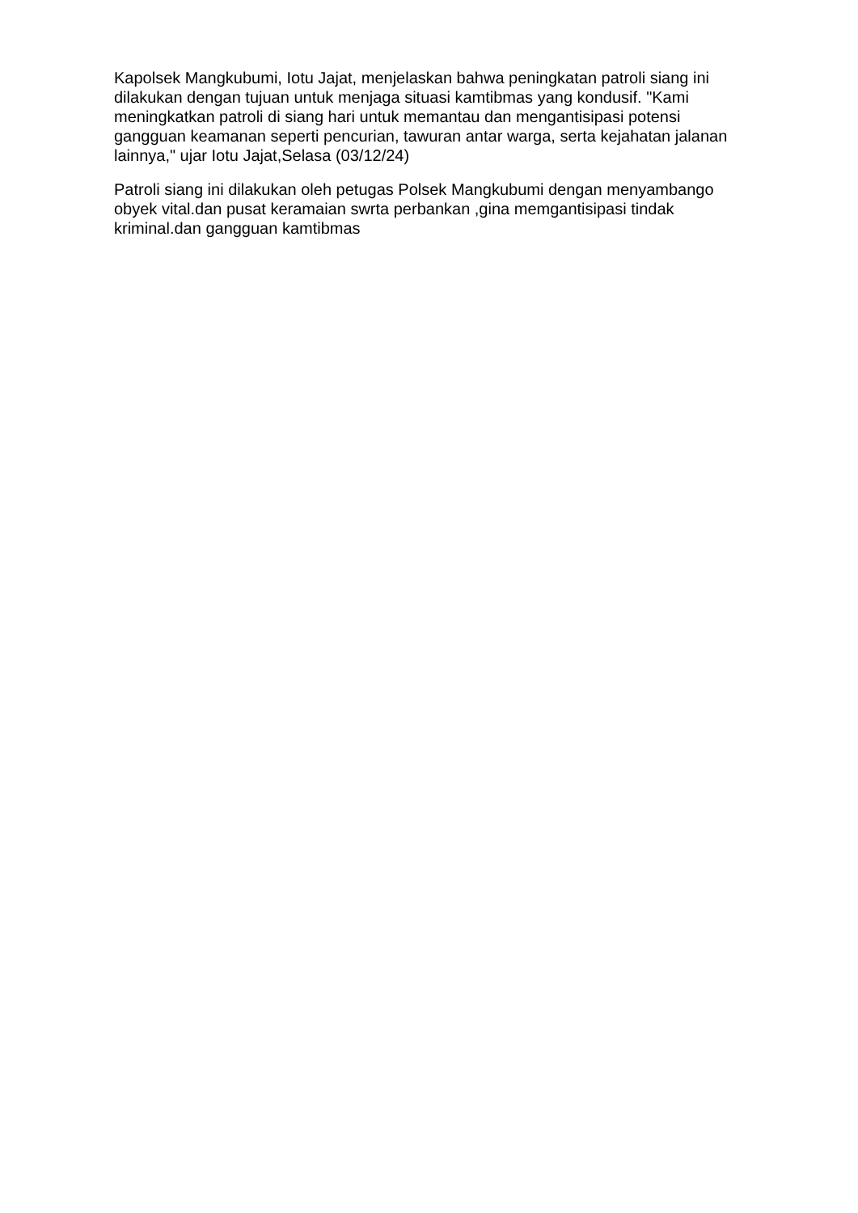Kapolsek Mangkubumi, Iotu Jajat, menjelaskan bahwa peningkatan patroli siang ini dilakukan dengan tujuan untuk menjaga situasi kamtibmas yang kondusif. "Kami meningkatkan patroli di siang hari untuk memantau dan mengantisipasi potensi gangguan keamanan seperti pencurian, tawuran antar warga, serta kejahatan jalanan lainnya," ujar Iotu Jajat,Selasa (03/12/24)
Patroli siang ini dilakukan oleh petugas Polsek Mangkubumi dengan menyambango obyek vital.dan pusat keramaian swrta perbankan ,gina memgantisipasi tindak kriminal.dan gangguan kamtibmas